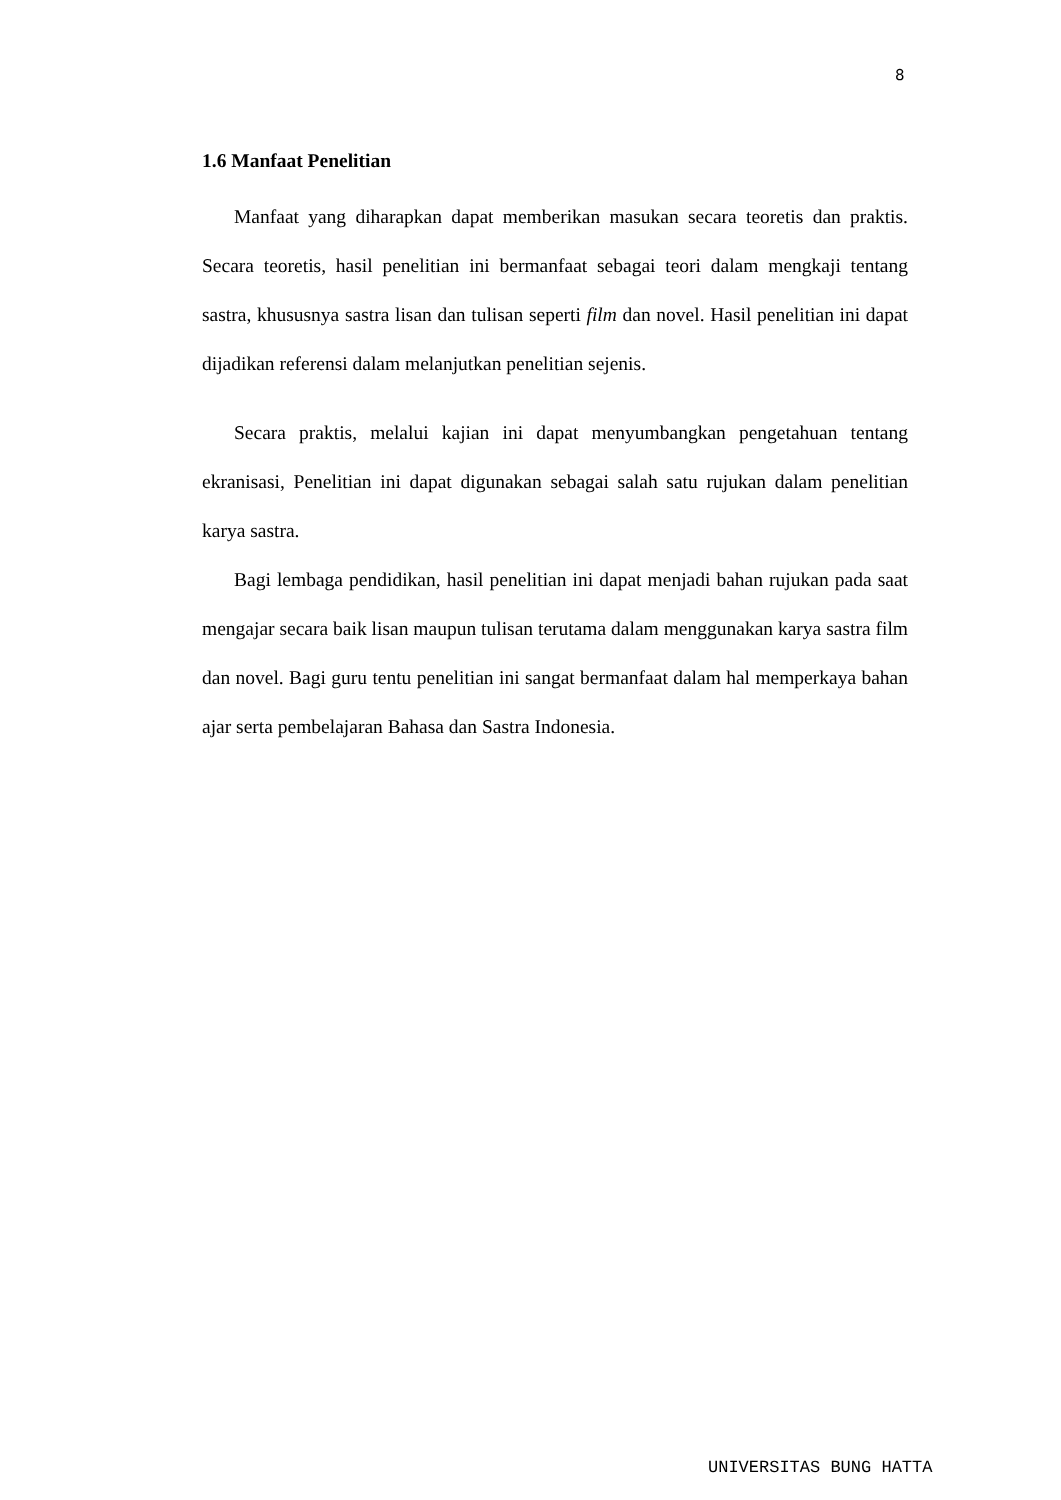8
1.6 Manfaat Penelitian
Manfaat yang diharapkan dapat memberikan masukan secara teoretis dan praktis. Secara teoretis, hasil penelitian ini bermanfaat sebagai teori dalam mengkaji tentang sastra, khususnya sastra lisan dan tulisan seperti film dan novel. Hasil penelitian ini dapat dijadikan referensi dalam melanjutkan penelitian sejenis.
Secara praktis, melalui kajian ini dapat menyumbangkan pengetahuan tentang ekranisasi, Penelitian ini dapat digunakan sebagai salah satu rujukan dalam penelitian karya sastra.
Bagi lembaga pendidikan, hasil penelitian ini dapat menjadi bahan rujukan pada saat mengajar secara baik lisan maupun tulisan terutama dalam menggunakan karya sastra film dan novel. Bagi guru tentu penelitian ini sangat bermanfaat dalam hal memperkaya bahan ajar serta pembelajaran Bahasa dan Sastra Indonesia.
UNIVERSITAS BUNG HATTA